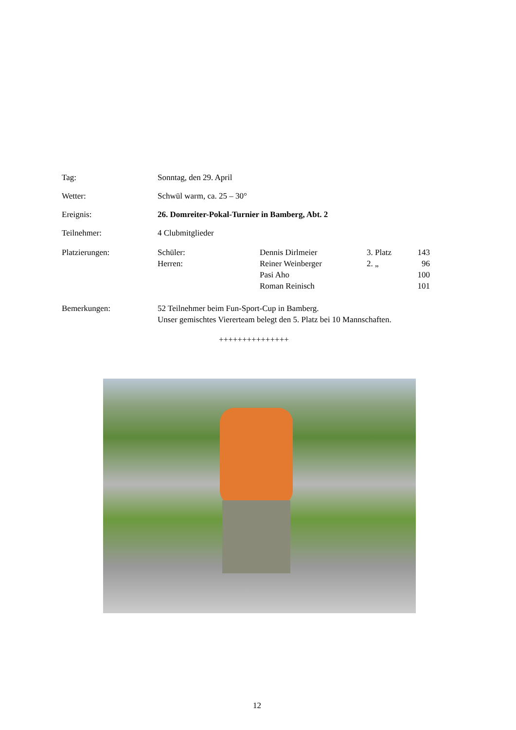Tag: Sonntag, den 29. April
Wetter: Schwül warm, ca. 25 – 30°
Ereignis: 26. Domreiter-Pokal-Turnier in Bamberg, Abt. 2
Teilnehmer: 4 Clubmitglieder
Platzierungen: Schüler: Dennis Dirlmeier 3. Platz
143
Herren: Reiner Weinberger 2. „ 96
Pasi Aho 100
Roman Reinisch 101
Bemerkungen: 52 Teilnehmer beim Fun-Sport-Cup in Bamberg.
Unser gemischtes Viererteam belegt den 5. Platz bei 10 Mannschaften.
+++++++++++++++
12